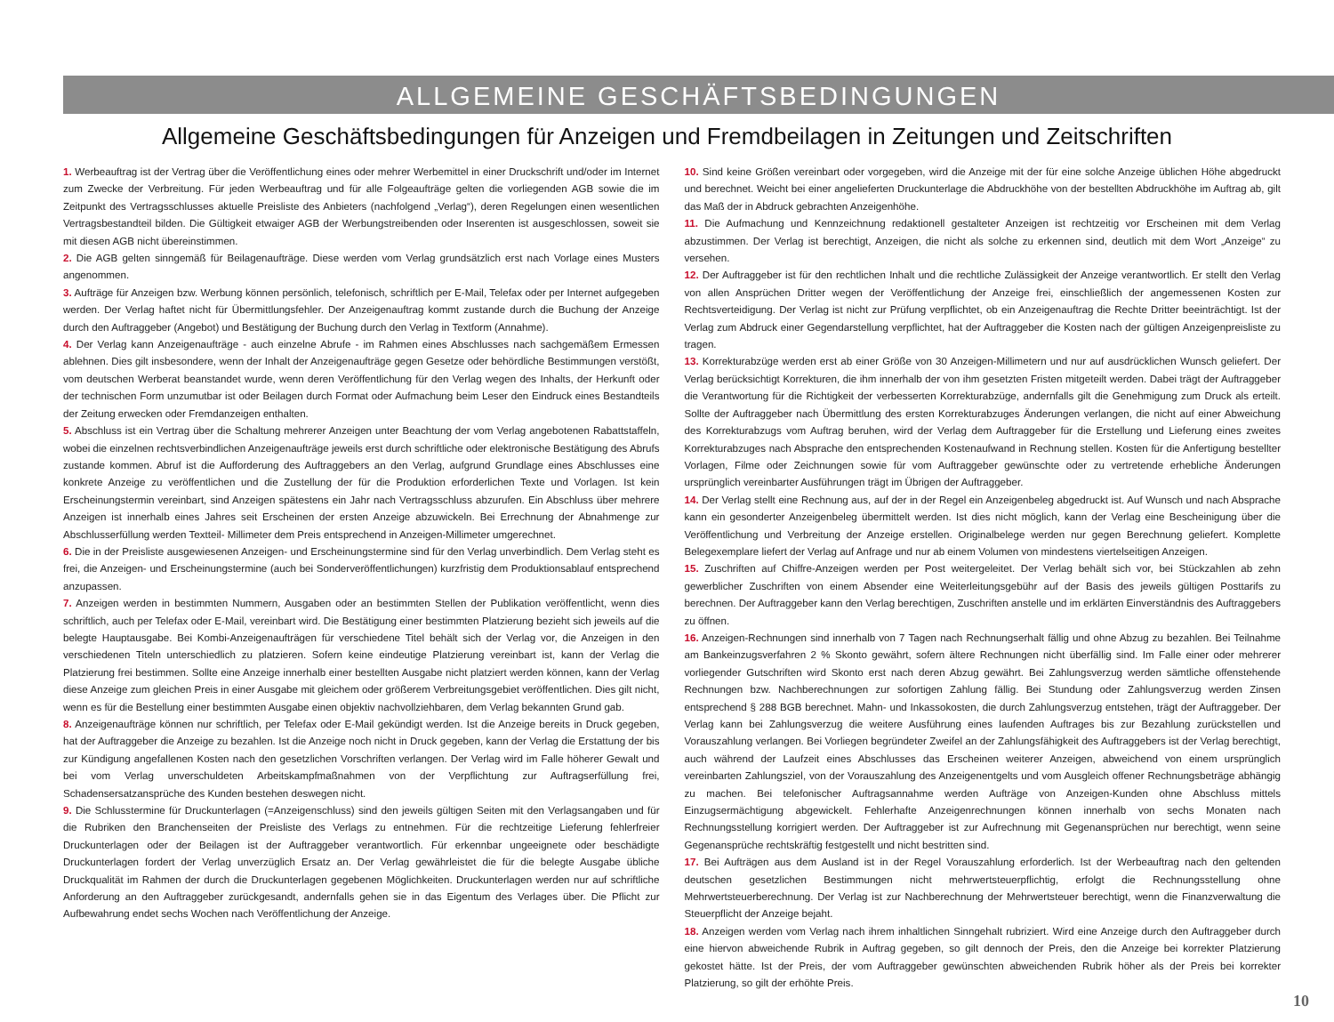ALLGEMEINE GESCHÄFTSBEDINGUNGEN
Allgemeine Geschäftsbedingungen für Anzeigen und Fremdbeilagen in Zeitungen und Zeitschriften
1. Werbeauftrag ist der Vertrag über die Veröffentlichung eines oder mehrer Werbemittel in einer Druckschrift und/oder im Internet zum Zwecke der Verbreitung. Für jeden Werbeauftrag und für alle Folgeaufträge gelten die vorliegenden AGB sowie die im Zeitpunkt des Vertragsschlusses aktuelle Preisliste des Anbieters (nachfolgend „Verlag“), deren Regelungen einen wesentlichen Vertragsbestandteil bilden. Die Gültigkeit etwaiger AGB der Werbungstreibenden oder Inserenten ist ausgeschlossen, soweit sie mit diesen AGB nicht übereinstimmen.
2. Die AGB gelten sinngemäß für Beilagenaufträge. Diese werden vom Verlag grundsätzlich erst nach Vorlage eines Musters angenommen.
3. Aufträge für Anzeigen bzw. Werbung können persönlich, telefonisch, schriftlich per E-Mail, Telefax oder per Internet aufgegeben werden. Der Verlag haftet nicht für Übermittlungsfehler. Der Anzeigenauftrag kommt zustande durch die Buchung der Anzeige durch den Auftraggeber (Angebot) und Bestätigung der Buchung durch den Verlag in Textform (Annahme).
4. Der Verlag kann Anzeigenaufträge - auch einzelne Abrufe - im Rahmen eines Abschlusses nach sachgemäßem Ermessen ablehnen. Dies gilt insbesondere, wenn der Inhalt der Anzeigenaufträge gegen Gesetze oder behördliche Bestimmungen verstößt, vom deutschen Werberat beanstandet wurde, wenn deren Veröffentlichung für den Verlag wegen des Inhalts, der Herkunft oder der technischen Form unzumutbar ist oder Beilagen durch Format oder Aufmachung beim Leser den Eindruck eines Bestandteils der Zeitung erwecken oder Fremdanzeigen enthalten.
5. Abschluss ist ein Vertrag über die Schaltung mehrerer Anzeigen unter Beachtung der vom Verlag angebotenen Rabattstaffeln, wobei die einzelnen rechtsverbindlichen Anzeigenaufträge jeweils erst durch schriftliche oder elektronische Bestätigung des Abrufs zustande kommen. Abruf ist die Aufforderung des Auftraggebers an den Verlag, aufgrund Grundlage eines Abschlusses eine konkrete Anzeige zu veröffentlichen und die Zustellung der für die Produktion erforderlichen Texte und Vorlagen. Ist kein Erscheinungstermin vereinbart, sind Anzeigen spätestens ein Jahr nach Vertragsschluss abzurufen. Ein Abschluss über mehrere Anzeigen ist innerhalb eines Jahres seit Erscheinen der ersten Anzeige abzuwickeln. Bei Errechnung der Abnahmenge zur Abschlusserfüllung werden Textteil- Millimeter dem Preis entsprechend in Anzeigen-Millimeter umgerechnet.
6. Die in der Preisliste ausgewiesenen Anzeigen- und Erscheinungstermine sind für den Verlag unverbindlich. Dem Verlag steht es frei, die Anzeigen- und Erscheinungstermine (auch bei Sonderveröffentlichungen) kurzfristig dem Produktionsablauf entsprechend anzupassen.
7. Anzeigen werden in bestimmten Nummern, Ausgaben oder an bestimmten Stellen der Publikation veröffentlicht, wenn dies schriftlich, auch per Telefax oder E-Mail, vereinbart wird. Die Bestätigung einer bestimmten Platzierung bezieht sich jeweils auf die belegte Hauptausgabe. Bei Kombi-Anzeigenaufträgen für verschiedene Titel behält sich der Verlag vor, die Anzeigen in den verschiedenen Titeln unterschiedlich zu platzieren. Sofern keine eindeutige Platzierung vereinbart ist, kann der Verlag die Platzierung frei bestimmen. Sollte eine Anzeige innerhalb einer bestellten Ausgabe nicht platziert werden können, kann der Verlag diese Anzeige zum gleichen Preis in einer Ausgabe mit gleichem oder größerem Verbreitungsgebiet veröffentlichen. Dies gilt nicht, wenn es für die Bestellung einer bestimmten Ausgabe einen objektiv nachvollziehbaren, dem Verlag bekannten Grund gab.
8. Anzeigenaufträge können nur schriftlich, per Telefax oder E-Mail gekündigt werden. Ist die Anzeige bereits in Druck gegeben, hat der Auftraggeber die Anzeige zu bezahlen. Ist die Anzeige noch nicht in Druck gegeben, kann der Verlag die Erstattung der bis zur Kündigung angefallenen Kosten nach den gesetzlichen Vorschriften verlangen. Der Verlag wird im Falle höherer Gewalt und bei vom Verlag unverschuldeten Arbeitskampfmaßnahmen von der Verpflichtung zur Auftragserfüllung frei, Schadensersatzansprüche des Kunden bestehen deswegen nicht.
9. Die Schlusstermine für Druckunterlagen (=Anzeigenschluss) sind den jeweils gültigen Seiten mit den Verlagsangaben und für die Rubriken den Branchenseiten der Preisliste des Verlags zu entnehmen. Für die rechtzeitige Lieferung fehlerfreier Druckunterlagen oder der Beilagen ist der Auftraggeber verantwortlich. Für erkennbar ungeeignete oder beschädigte Druckunterlagen fordert der Verlag unverzüglich Ersatz an. Der Verlag gewährleistet die für die belegte Ausgabe übliche Druckqualität im Rahmen der durch die Druckunterlagen gegebenen Möglichkeiten. Druckunterlagen werden nur auf schriftliche Anforderung an den Auftraggeber zurückgesandt, andernfalls gehen sie in das Eigentum des Verlages über. Die Pflicht zur Aufbewahrung endet sechs Wochen nach Veröffentlichung der Anzeige.
10. Sind keine Größen vereinbart oder vorgegeben, wird die Anzeige mit der für eine solche Anzeige üblichen Höhe abgedruckt und berechnet. Weicht bei einer angelieferten Druckunterlage die Abdruckhöhe von der bestellten Abdruckhöhe im Auftrag ab, gilt das Maß der in Abdruck gebrachten Anzeigenhöhe.
11. Die Aufmachung und Kennzeichnung redaktionell gestalteter Anzeigen ist rechtzeitig vor Erscheinen mit dem Verlag abzustimmen. Der Verlag ist berechtigt, Anzeigen, die nicht als solche zu erkennen sind, deutlich mit dem Wort „Anzeige“ zu versehen.
12. Der Auftraggeber ist für den rechtlichen Inhalt und die rechtliche Zulässigkeit der Anzeige verantwortlich. Er stellt den Verlag von allen Ansprüchen Dritter wegen der Veröffentlichung der Anzeige frei, einschließlich der angemessenen Kosten zur Rechtsverteidigung. Der Verlag ist nicht zur Prüfung verpflichtet, ob ein Anzeigenauftrag die Rechte Dritter beeinträchtigt. Ist der Verlag zum Abdruck einer Gegendarstellung verpflichtet, hat der Auftraggeber die Kosten nach der gültigen Anzeigenpreisliste zu tragen.
13. Korrekturabzüge werden erst ab einer Größe von 30 Anzeigen-Millimetern und nur auf ausdrücklichen Wunsch geliefert. Der Verlag berücksichtigt Korrekturen, die ihm innerhalb der von ihm gesetzten Fristen mitgeteilt werden. Dabei trägt der Auftraggeber die Verantwortung für die Richtigkeit der verbesserten Korrekturabzüge, andernfalls gilt die Genehmigung zum Druck als erteilt. Sollte der Auftraggeber nach Übermittlung des ersten Korrekturabzuges Änderungen verlangen, die nicht auf einer Abweichung des Korrekturabzugs vom Auftrag beruhen, wird der Verlag dem Auftraggeber für die Erstellung und Lieferung eines zweites Korrekturabzuges nach Absprache den entsprechenden Kostenaufwand in Rechnung stellen. Kosten für die Anfertigung bestellter Vorlagen, Filme oder Zeichnungen sowie für vom Auftraggeber gewünschte oder zu vertretende erhebliche Änderungen ursprünglich vereinbarter Ausführungen trägt im Übrigen der Auftraggeber.
14. Der Verlag stellt eine Rechnung aus, auf der in der Regel ein Anzeigenbeleg abgedruckt ist. Auf Wunsch und nach Absprache kann ein gesonderter Anzeigenbeleg übermittelt werden. Ist dies nicht möglich, kann der Verlag eine Bescheinigung über die Veröffentlichung und Verbreitung der Anzeige erstellen. Originalbelege werden nur gegen Berechnung geliefert. Komplette Belegexemplare liefert der Verlag auf Anfrage und nur ab einem Volumen von mindestens viertelseitigen Anzeigen.
15. Zuschriften auf Chiffre-Anzeigen werden per Post weitergeleitet. Der Verlag behält sich vor, bei Stückzahlen ab zehn gewerblicher Zuschriften von einem Absender eine Weiterleitungsgebühr auf der Basis des jeweils gültigen Posttarifs zu berechnen. Der Auftraggeber kann den Verlag berechtigen, Zuschriften anstelle und im erklärten Einverständnis des Auftraggebers zu öffnen.
16. Anzeigen-Rechnungen sind innerhalb von 7 Tagen nach Rechnungserhalt fällig und ohne Abzug zu bezahlen. Bei Teilnahme am Bankeinzugsverfahren 2 % Skonto gewährt, sofern ältere Rechnungen nicht überfällig sind. Im Falle einer oder mehrerer vorliegender Gutschriften wird Skonto erst nach deren Abzug gewährt. Bei Zahlungsverzug werden sämtliche offenstehende Rechnungen bzw. Nachberechnungen zur sofortigen Zahlung fällig. Bei Stundung oder Zahlungsverzug werden Zinsen entsprechend § 288 BGB berechnet. Mahn- und Inkassokosten, die durch Zahlungsverzug entstehen, trägt der Auftraggeber. Der Verlag kann bei Zahlungsverzug die weitere Ausführung eines laufenden Auftrages bis zur Bezahlung zurückstellen und Vorauszahlung verlangen. Bei Vorliegen begründeter Zweifel an der Zahlungsfähigkeit des Auftraggebers ist der Verlag berechtigt, auch während der Laufzeit eines Abschlusses das Erscheinen weiterer Anzeigen, abweichend von einem ursprünglich vereinbarten Zahlungsziel, von der Vorauszahlung des Anzeigenentgelts und vom Ausgleich offener Rechnungsbeträge abhängig zu machen. Bei telefonischer Auftragsannahme werden Aufträge von Anzeigen-Kunden ohne Abschluss mittels Einzugsermächtigung abgewickelt. Fehlerhafte Anzeigenrechnungen können innerhalb von sechs Monaten nach Rechnungsstellung korrigiert werden. Der Auftraggeber ist zur Aufrechnung mit Gegenansprüchen nur berechtigt, wenn seine Gegenansprüche rechtskräftig festgestellt und nicht bestritten sind.
17. Bei Aufträgen aus dem Ausland ist in der Regel Vorauszahlung erforderlich. Ist der Werbeauftrag nach den geltenden deutschen gesetzlichen Bestimmungen nicht mehrwertsteuerpflichtig, erfolgt die Rechnungsstellung ohne Mehrwertsteuerberechnung. Der Verlag ist zur Nachberechnung der Mehrwertsteuer berechtigt, wenn die Finanzverwaltung die Steuerpflicht der Anzeige bejaht.
18. Anzeigen werden vom Verlag nach ihrem inhaltlichen Sinngehalt rubriziert. Wird eine Anzeige durch den Auftraggeber durch eine hiervon abweichende Rubrik in Auftrag gegeben, so gilt dennoch der Preis, den die Anzeige bei korrekter Platzierung gekostet hätte. Ist der Preis, der vom Auftraggeber gewünschten abweichenden Rubrik höher als der Preis bei korrekter Platzierung, so gilt der erhöhte Preis.
10